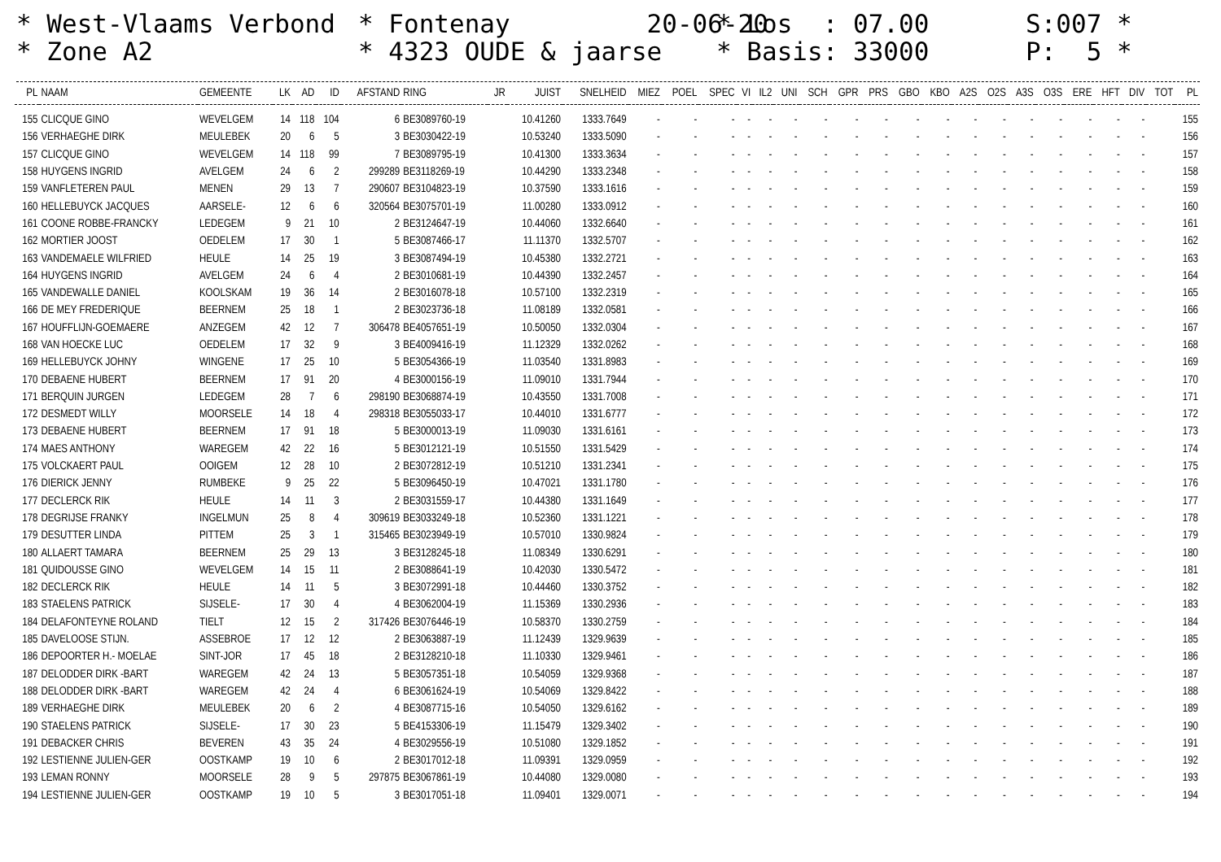* West-Vlaams Verbond * Zone A2
* Fontenay 20-06-20 * 4323 OUDE & jaarse
* Los : 07.00 * Basis: 33000
S:007 * P: 5 *
| PL | NAAM | GEMEENTE | LK | AD | ID | AFSTAND | RING | JR | JUIST | SNELHEID | MIEZ | POEL | SPEC | VI | IL2 | UNI | SCH | GPR | PRS | GBO | KBO | A2S | O2S | A3S | O3S | ERE | HFT | DIV | TOT | PL |
| --- | --- | --- | --- | --- | --- | --- | --- | --- | --- | --- | --- | --- | --- | --- | --- | --- | --- | --- | --- | --- | --- | --- | --- | --- | --- | --- | --- | --- | --- | --- |
| 155 | CLICQUE GINO | WEVELGEM | 14 | 118 | 104 | 6 | BE3089760-19 | | 10.41260 | 1333.7649 | - | - | - | - | - | - | - | - | - | - | - | - | - | - | - | - | - | - | | 155 |
| 156 | VERHAEGHE DIRK | MEULEBEK | 20 | 6 | 5 | 3 | BE3030422-19 | | 10.53240 | 1333.5090 | - | - | - | - | - | - | - | - | - | - | - | - | - | - | - | - | - | - | | 156 |
| 157 | CLICQUE GINO | WEVELGEM | 14 | 118 | 99 | 7 | BE3089795-19 | | 10.41300 | 1333.3634 | - | - | - | - | - | - | - | - | - | - | - | - | - | - | - | - | - | - | | 157 |
| 158 | HUYGENS INGRID | AVELGEM | 24 | 6 | 2 | 299289 | BE3118269-19 | | 10.44290 | 1333.2348 | - | - | - | - | - | - | - | - | - | - | - | - | - | - | - | - | - | - | | 158 |
| 159 | VANFLETEREN PAUL | MENEN | 29 | 13 | 7 | 290607 | BE3104823-19 | | 10.37590 | 1333.1616 | - | - | - | - | - | - | - | - | - | - | - | - | - | - | - | - | - | - | | 159 |
| 160 | HELLEBUYCK JACQUES | AARSELE- | 12 | 6 | 6 | 320564 | BE3075701-19 | | 11.00280 | 1333.0912 | - | - | - | - | - | - | - | - | - | - | - | - | - | - | - | - | - | - | | 160 |
| 161 | COONE ROBBE-FRANCKY | LEDEGEM | 9 | 21 | 10 | 2 | BE3124647-19 | | 10.44060 | 1332.6640 | - | - | - | - | - | - | - | - | - | - | - | - | - | - | - | - | - | - | | 161 |
| 162 | MORTIER JOOST | OEDELEM | 17 | 30 | 1 | 5 | BE3087466-17 | | 11.11370 | 1332.5707 | - | - | - | - | - | - | - | - | - | - | - | - | - | - | - | - | - | - | | 162 |
| 163 | VANDEMAELE WILFRIED | HEULE | 14 | 25 | 19 | 3 | BE3087494-19 | | 10.45380 | 1332.2721 | - | - | - | - | - | - | - | - | - | - | - | - | - | - | - | - | - | - | | 163 |
| 164 | HUYGENS INGRID | AVELGEM | 24 | 6 | 4 | 2 | BE3010681-19 | | 10.44390 | 1332.2457 | - | - | - | - | - | - | - | - | - | - | - | - | - | - | - | - | - | - | | 164 |
| 165 | VANDEWALLE DANIEL | KOOLSKAM | 19 | 36 | 14 | 2 | BE3016078-18 | | 10.57100 | 1332.2319 | - | - | - | - | - | - | - | - | - | - | - | - | - | - | - | - | - | - | | 165 |
| 166 | DE MEY FREDERIQUE | BEERNEM | 25 | 18 | 1 | 2 | BE3023736-18 | | 11.08189 | 1332.0581 | - | - | - | - | - | - | - | - | - | - | - | - | - | - | - | - | - | - | | 166 |
| 167 | HOUFFLIJN-GOEMAERE | ANZEGEM | 42 | 12 | 7 | 306478 | BE4057651-19 | | 10.50050 | 1332.0304 | - | - | - | - | - | - | - | - | - | - | - | - | - | - | - | - | - | - | | 167 |
| 168 | VAN HOECKE LUC | OEDELEM | 17 | 32 | 9 | 3 | BE4009416-19 | | 11.12329 | 1332.0262 | - | - | - | - | - | - | - | - | - | - | - | - | - | - | - | - | - | - | | 168 |
| 169 | HELLEBUYCK JOHNY | WINGENE | 17 | 25 | 10 | 5 | BE3054366-19 | | 11.03540 | 1331.8983 | - | - | - | - | - | - | - | - | - | - | - | - | - | - | - | - | - | - | | 169 |
| 170 | DEBAENE HUBERT | BEERNEM | 17 | 91 | 20 | 4 | BE3000156-19 | | 11.09010 | 1331.7944 | - | - | - | - | - | - | - | - | - | - | - | - | - | - | - | - | - | - | | 170 |
| 171 | BERQUIN JURGEN | LEDEGEM | 28 | 7 | 6 | 298190 | BE3068874-19 | | 10.43550 | 1331.7008 | - | - | - | - | - | - | - | - | - | - | - | - | - | - | - | - | - | - | | 171 |
| 172 | DESMEDT WILLY | MOORSELE | 14 | 18 | 4 | 298318 | BE3055033-17 | | 10.44010 | 1331.6777 | - | - | - | - | - | - | - | - | - | - | - | - | - | - | - | - | - | - | | 172 |
| 173 | DEBAENE HUBERT | BEERNEM | 17 | 91 | 18 | 5 | BE3000013-19 | | 11.09030 | 1331.6161 | - | - | - | - | - | - | - | - | - | - | - | - | - | - | - | - | - | - | | 173 |
| 174 | MAES ANTHONY | WAREGEM | 42 | 22 | 16 | 5 | BE3012121-19 | | 10.51550 | 1331.5429 | - | - | - | - | - | - | - | - | - | - | - | - | - | - | - | - | - | - | | 174 |
| 175 | VOLCKAERT PAUL | OOIGEM | 12 | 28 | 10 | 2 | BE3072812-19 | | 10.51210 | 1331.2341 | - | - | - | - | - | - | - | - | - | - | - | - | - | - | - | - | - | - | | 175 |
| 176 | DIERICK JENNY | RUMBEKE | 9 | 25 | 22 | 5 | BE3096450-19 | | 10.47021 | 1331.1780 | - | - | - | - | - | - | - | - | - | - | - | - | - | - | - | - | - | - | | 176 |
| 177 | DECLERCK RIK | HEULE | 14 | 11 | 3 | 2 | BE3031559-17 | | 10.44380 | 1331.1649 | - | - | - | - | - | - | - | - | - | - | - | - | - | - | - | - | - | - | | 177 |
| 178 | DEGRIJSE FRANKY | INGELMUN | 25 | 8 | 4 | 309619 | BE3033249-18 | | 10.52360 | 1331.1221 | - | - | - | - | - | - | - | - | - | - | - | - | - | - | - | - | - | - | | 178 |
| 179 | DESUTTER LINDA | PITTEM | 25 | 3 | 1 | 315465 | BE3023949-19 | | 10.57010 | 1330.9824 | - | - | - | - | - | - | - | - | - | - | - | - | - | - | - | - | - | - | | 179 |
| 180 | ALLAERT TAMARA | BEERNEM | 25 | 29 | 13 | 3 | BE3128245-18 | | 11.08349 | 1330.6291 | - | - | - | - | - | - | - | - | - | - | - | - | - | - | - | - | - | - | | 180 |
| 181 | QUIDOUSSE GINO | WEVELGEM | 14 | 15 | 11 | 2 | BE3088641-19 | | 10.42030 | 1330.5472 | - | - | - | - | - | - | - | - | - | - | - | - | - | - | - | - | - | - | | 181 |
| 182 | DECLERCK RIK | HEULE | 14 | 11 | 5 | 3 | BE3072991-18 | | 10.44460 | 1330.3752 | - | - | - | - | - | - | - | - | - | - | - | - | - | - | - | - | - | - | | 182 |
| 183 | STAELENS PATRICK | SIJSELE- | 17 | 30 | 4 | 4 | BE3062004-19 | | 11.15369 | 1330.2936 | - | - | - | - | - | - | - | - | - | - | - | - | - | - | - | - | - | - | | 183 |
| 184 | DELAFONTEYNE ROLAND | TIELT | 12 | 15 | 2 | 317426 | BE3076446-19 | | 10.58370 | 1330.2759 | - | - | - | - | - | - | - | - | - | - | - | - | - | - | - | - | - | - | | 184 |
| 185 | DAVELOOSE STIJN. | ASSEBROE | 17 | 12 | 12 | 2 | BE3063887-19 | | 11.12439 | 1329.9639 | - | - | - | - | - | - | - | - | - | - | - | - | - | - | - | - | - | - | | 185 |
| 186 | DEPOORTER H.- MOELAE | SINT-JOR | 17 | 45 | 18 | 2 | BE3128210-18 | | 11.10330 | 1329.9461 | - | - | - | - | - | - | - | - | - | - | - | - | - | - | - | - | - | - | | 186 |
| 187 | DELODDER DIRK -BART | WAREGEM | 42 | 24 | 13 | 5 | BE3057351-18 | | 10.54059 | 1329.9368 | - | - | - | - | - | - | - | - | - | - | - | - | - | - | - | - | - | - | | 187 |
| 188 | DELODDER DIRK -BART | WAREGEM | 42 | 24 | 4 | 6 | BE3061624-19 | | 10.54069 | 1329.8422 | - | - | - | - | - | - | - | - | - | - | - | - | - | - | - | - | - | - | | 188 |
| 189 | VERHAEGHE DIRK | MEULEBEK | 20 | 6 | 2 | 4 | BE3087715-16 | | 10.54050 | 1329.6162 | - | - | - | - | - | - | - | - | - | - | - | - | - | - | - | - | - | - | | 189 |
| 190 | STAELENS PATRICK | SIJSELE- | 17 | 30 | 23 | 5 | BE4153306-19 | | 11.15479 | 1329.3402 | - | - | - | - | - | - | - | - | - | - | - | - | - | - | - | - | - | - | | 190 |
| 191 | DEBACKER CHRIS | BEVEREN | 43 | 35 | 24 | 4 | BE3029556-19 | | 10.51080 | 1329.1852 | - | - | - | - | - | - | - | - | - | - | - | - | - | - | - | - | - | - | | 191 |
| 192 | LESTIENNE JULIEN-GER | OOSTKAMP | 19 | 10 | 6 | 2 | BE3017012-18 | | 11.09391 | 1329.0959 | - | - | - | - | - | - | - | - | - | - | - | - | - | - | - | - | - | - | | 192 |
| 193 | LEMAN RONNY | MOORSELE | 28 | 9 | 5 | 297875 | BE3067861-19 | | 10.44080 | 1329.0080 | - | - | - | - | - | - | - | - | - | - | - | - | - | - | - | - | - | - | | 193 |
| 194 | LESTIENNE JULIEN-GER | OOSTKAMP | 19 | 10 | 5 | 3 | BE3017051-18 | | 11.09401 | 1329.0071 | - | - | - | - | - | - | - | - | - | - | - | - | - | - | - | - | - | - | | 194 |